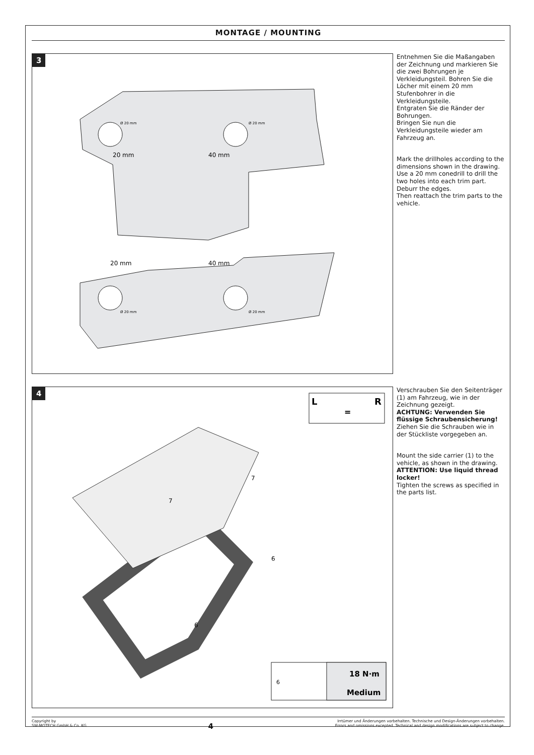MONTAGE / MOUNTING
3
20 mm
40 mm
Ø 20 mm
Ø 20 mm
20 mm
40 mm
Ø 20 mm
Ø 20 mm
Entnehmen Sie die Maßangaben der Zeichnung und markieren Sie die zwei Bohrungen je Verkleidungsteil. Bohren Sie die Löcher mit einem 20 mm Stufenbohrer in die Verkleidungsteile.
Entgraten Sie die Ränder der Bohrungen.
Bringen Sie nun die Verkleidungsteile wieder am Fahrzeug an.
Mark the drillholes according to the dimensions shown in the drawing. Use a 20 mm conedrill to drill the two holes into each trim part.
Deburr the edges.
Then reattach the trim parts to the vehicle.
4
L
R
=
7
7
6
6
6
18 N·m
Medium
Verschrauben Sie den Seitenträger (1) am Fahrzeug, wie in der Zeichnung gezeigt.
ACHTUNG: Verwenden Sie flüssige Schraubensicherung!
Ziehen Sie die Schrauben wie in der Stückliste vorgegeben an.
Mount the side carrier (1) to the vehicle, as shown in the drawing.
ATTENTION: Use liquid thread locker!
Tighten the screws as specified in the parts list.
Copyright by
SW-MOTECH GmbH & Co. KG
4
Irrtümer und Änderungen vorbehalten. Technische und Design-Änderungen vorbehalten.
Errors and omissions excepted. Technical and design modifications are subject to change.